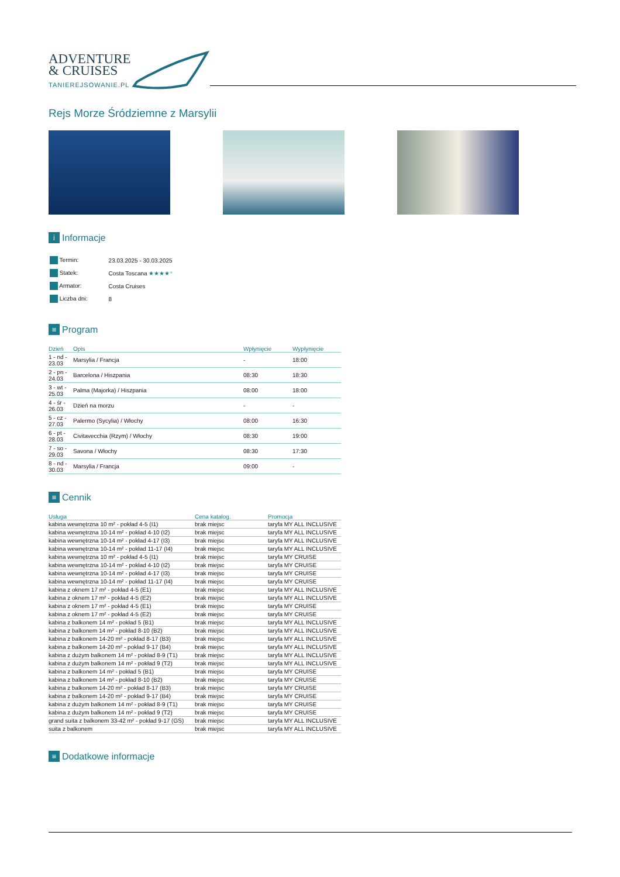ADVENTURE
& CRUISES
TANIEREJSOWANIE.PL
Rejs Morze Śródziemne z Marsylii
i Informacje
| Termin: | 23.03.2025 - 30.03.2025 |
| Statek: | Costa Toscana ★★★★⁺ |
| Armator: | Costa Cruises |
| Liczba dni: | 8 |
≡ Program
| Dzień | Opis | Wpłynięcie | Wypłynięcie |
| --- | --- | --- | --- |
| 1 - nd - 23.03 | Marsylia / Francja | - | 18:00 |
| 2 - pn - 24.03 | Barcelona / Hiszpania | 08:30 | 18:30 |
| 3 - wt - 25.03 | Palma (Majorka) / Hiszpania | 08:00 | 18:00 |
| 4 - śr - 26.03 | Dzień na morzu | - | - |
| 5 - cz - 27.03 | Palermo (Sycylia) / Włochy | 08:00 | 16:30 |
| 6 - pt - 28.03 | Civitavecchia (Rzym) / Włochy | 08:30 | 19:00 |
| 7 - so - 29.03 | Savona / Włochy | 08:30 | 17:30 |
| 8 - nd - 30.03 | Marsylia / Francja | 09:00 | - |
≡ Cennik
| Usługa | Cena katalog. | Promocja |
| --- | --- | --- |
| kabina wewnętrzna 10 m² - pokład 4-5 (I1) | brak miejsc | taryfa MY ALL INCLUSIVE |
| kabina wewnętrzna 10-14 m² - pokład 4-10 (I2) | brak miejsc | taryfa MY ALL INCLUSIVE |
| kabina wewnętrzna 10-14 m² - pokład 4-17 (I3) | brak miejsc | taryfa MY ALL INCLUSIVE |
| kabina wewnętrzna 10-14 m² - pokład 11-17 (I4) | brak miejsc | taryfa MY ALL INCLUSIVE |
| kabina wewnętrzna 10 m² - pokład 4-5 (I1) | brak miejsc | taryfa MY CRUISE |
| kabina wewnętrzna 10-14 m² - pokład 4-10 (I2) | brak miejsc | taryfa MY CRUISE |
| kabina wewnętrzna 10-14 m² - pokład 4-17 (I3) | brak miejsc | taryfa MY CRUISE |
| kabina wewnętrzna 10-14 m² - pokład 11-17 (I4) | brak miejsc | taryfa MY CRUISE |
| kabina z oknem 17 m² - pokład 4-5 (E1) | brak miejsc | taryfa MY ALL INCLUSIVE |
| kabina z oknem 17 m² - pokład 4-5 (E2) | brak miejsc | taryfa MY ALL INCLUSIVE |
| kabina z oknem 17 m² - pokład 4-5 (E1) | brak miejsc | taryfa MY CRUISE |
| kabina z oknem 17 m² - pokład 4-5 (E2) | brak miejsc | taryfa MY CRUISE |
| kabina z balkonem 14 m² - pokład 5 (B1) | brak miejsc | taryfa MY ALL INCLUSIVE |
| kabina z balkonem 14 m² - pokład 8-10 (B2) | brak miejsc | taryfa MY ALL INCLUSIVE |
| kabina z balkonem 14-20 m² - pokład 8-17 (B3) | brak miejsc | taryfa MY ALL INCLUSIVE |
| kabina z balkonem 14-20 m² - pokład 9-17 (B4) | brak miejsc | taryfa MY ALL INCLUSIVE |
| kabina z dużym balkonem 14 m² - pokład 8-9 (T1) | brak miejsc | taryfa MY ALL INCLUSIVE |
| kabina z dużym balkonem 14 m² - pokład 9 (T2) | brak miejsc | taryfa MY ALL INCLUSIVE |
| kabina z balkonem 14 m² - pokład 5 (B1) | brak miejsc | taryfa MY CRUISE |
| kabina z balkonem 14 m² - pokład 8-10 (B2) | brak miejsc | taryfa MY CRUISE |
| kabina z balkonem 14-20 m² - pokład 8-17 (B3) | brak miejsc | taryfa MY CRUISE |
| kabina z balkonem 14-20 m² - pokład 9-17 (B4) | brak miejsc | taryfa MY CRUISE |
| kabina z dużym balkonem 14 m² - pokład 8-9 (T1) | brak miejsc | taryfa MY CRUISE |
| kabina z dużym balkonem 14 m² - pokład 9 (T2) | brak miejsc | taryfa MY CRUISE |
| grand suita z balkonem 33-42 m² - pokład 9-17 (GS) | brak miejsc | taryfa MY ALL INCLUSIVE |
| suita z balkonem | brak miejsc | taryfa MY ALL INCLUSIVE |
≡ Dodatkowe informacje